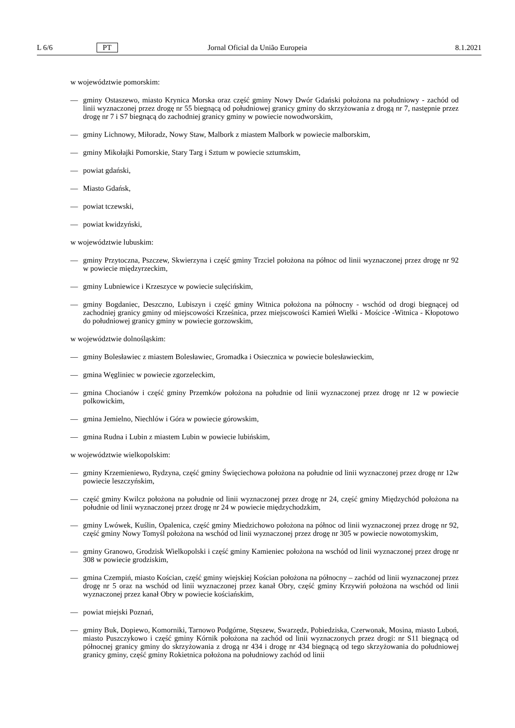L 6/6 PT Jornal Oficial da União Europeia 8.1.2021
w województwie pomorskim:
— gminy Ostaszewo, miasto Krynica Morska oraz część gminy Nowy Dwór Gdański położona na południowy - zachód od linii wyznaczonej przez drogę nr 55 biegnącą od południowej granicy gminy do skrzyżowania z drogą nr 7, następnie przez drogę nr 7 i S7 biegnącą do zachodniej granicy gminy w powiecie nowodworskim,
— gminy Lichnowy, Miłoradz, Nowy Staw, Malbork z miastem Malbork w powiecie malborskim,
— gminy Mikołajki Pomorskie, Stary Targ i Sztum w powiecie sztumskim,
— powiat gdański,
— Miasto Gdańsk,
— powiat tczewski,
— powiat kwidzyński,
w województwie lubuskim:
— gminy Przytoczna, Pszczew, Skwierzyna i część gminy Trzciel położona na północ od linii wyznaczonej przez drogę nr 92 w powiecie międzyrzeckim,
— gminy Lubniewice i Krzeszyce w powiecie sulęcińskim,
— gminy Bogdaniec, Deszczno, Lubiszyn i część gminy Witnica położona na północny - wschód od drogi biegnącej od zachodniej granicy gminy od miejscowości Krześnica, przez miejscowości Kamień Wielki - Mościce -Witnica - Kłopotowo do południowej granicy gminy w powiecie gorzowskim,
w województwie dolnośląskim:
— gminy Bolesławiec z miastem Bolesławiec, Gromadka i Osiecznica w powiecie bolesławieckim,
— gmina Węgliniec w powiecie zgorzeleckim,
— gmina Chocianów i część gminy Przemków położona na południe od linii wyznaczonej przez drogę nr 12 w powiecie polkowickim,
— gmina Jemielno, Niechlów i Góra w powiecie górowskim,
— gmina Rudna i Lubin z miastem Lubin w powiecie lubińskim,
w województwie wielkopolskim:
— gminy Krzemieniewo, Rydzyna, część gminy Święciechowa położona na południe od linii wyznaczonej przez drogę nr 12w powiecie leszczyńskim,
— część gminy Kwilcz położona na południe od linii wyznaczonej przez drogę nr 24, część gminy Międzychód położona na południe od linii wyznaczonej przez drogę nr 24 w powiecie międzychodzkim,
— gminy Lwówek, Kuślin, Opalenica, część gminy Miedzichowo położona na północ od linii wyznaczonej przez drogę nr 92, część gminy Nowy Tomyśl położona na wschód od linii wyznaczonej przez drogę nr 305 w powiecie nowotomyskim,
— gminy Granowo, Grodzisk Wielkopolski i część gminy Kamieniec położona na wschód od linii wyznaczonej przez drogę nr 308 w powiecie grodziskim,
— gmina Czempiń, miasto Kościan, część gminy wiejskiej Kościan położona na północny – zachód od linii wyznaczonej przez drogę nr 5 oraz na wschód od linii wyznaczonej przez kanał Obry, część gminy Krzywiń położona na wschód od linii wyznaczonej przez kanał Obry w powiecie kościańskim,
— powiat miejski Poznań,
— gminy Buk, Dopiewo, Komorniki, Tarnowo Podgórne, Stęszew, Swarzędz, Pobiedziska, Czerwonak, Mosina, miasto Luboń, miasto Puszczykowo i część gminy Kórnik położona na zachód od linii wyznaczonych przez drogi: nr S11 biegnącą od północnej granicy gminy do skrzyżowania z drogą nr 434 i drogę nr 434 biegnącą od tego skrzyżowania do południowej granicy gminy, część gminy Rokietnica położona na południowy zachód od linii